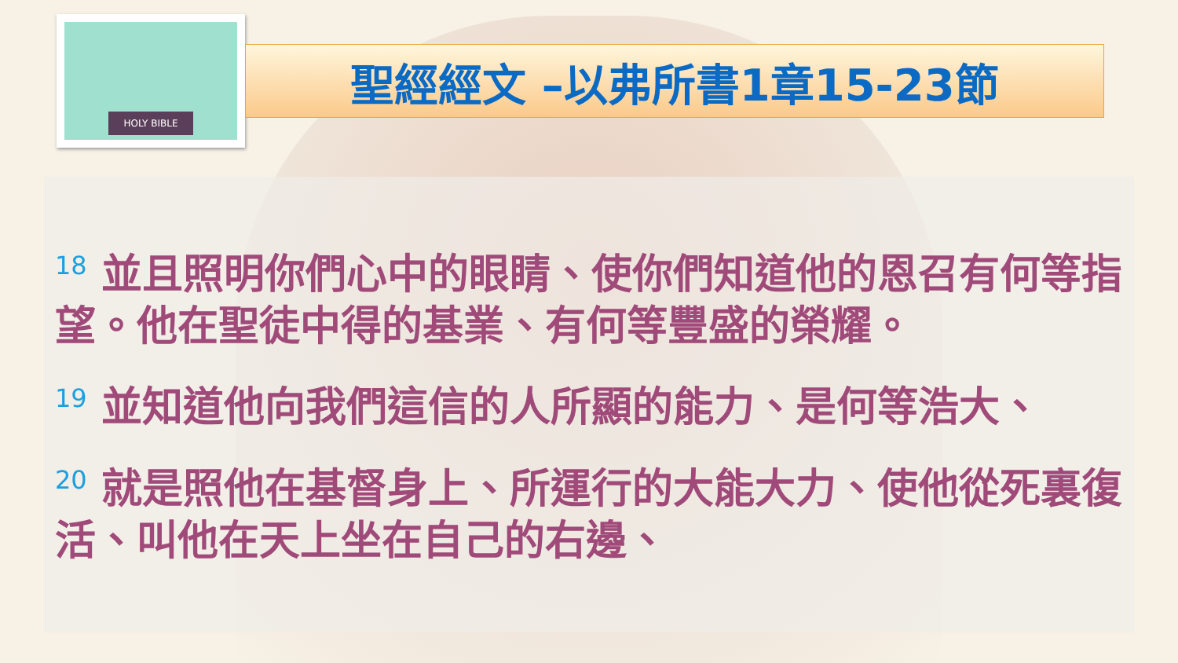HOLY BIBLE
聖經經文 –以弗所書1章15-23節
<sup>18</sup> 並且照明你們心中的眼睛、使你們知道他的恩召有何等指望。他在聖徒中得的基業、有何等豐盛的榮耀。
<sup>19</sup> 並知道他向我們這信的人所顯的能力、是何等浩大、
<sup>20</sup> 就是照他在基督身上、所運行的大能大力、使他從死裏復活、叫他在天上坐在自己的右邊、